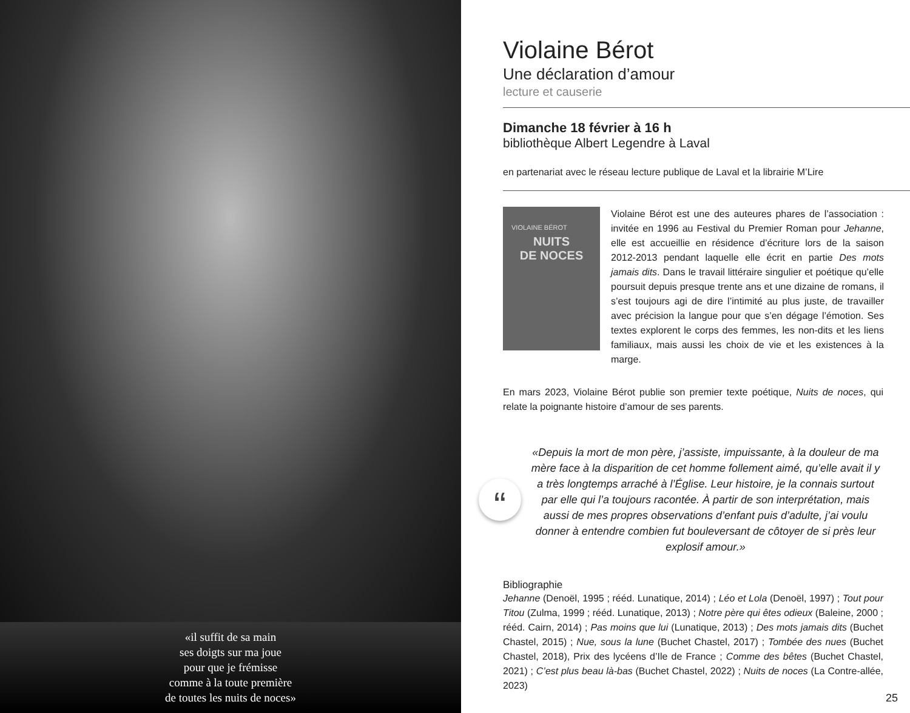«il suffit de sa main
ses doigts sur ma joue
pour que je frémisse
comme à la toute première
de toutes les nuits de noces»
Violaine Bérot
Une déclaration d’amour
lecture et causerie
Dimanche 18 février à 16 h
bibliothèque Albert Legendre à Laval
en partenariat avec le réseau lecture publique de Laval et la librairie M’Lire
VIOLAINE BÉROT
NUITS
DE NOCES
Violaine Bérot est une des auteures phares de l’association : invitée en 1996 au Festival du Premier Roman pour Jehanne, elle est accueillie en résidence d’écriture lors de la saison 2012-2013 pendant laquelle elle écrit en partie Des mots jamais dits. Dans le travail littéraire singulier et poétique qu’elle poursuit depuis presque trente ans et une dizaine de romans, il s’est toujours agi de dire l’intimité au plus juste, de travailler avec précision la langue pour que s’en dégage l’émotion. Ses textes explorent le corps des femmes, les non-dits et les liens familiaux, mais aussi les choix de vie et les existences à la marge.
En mars 2023, Violaine Bérot publie son premier texte poétique, Nuits de noces, qui relate la poignante histoire d’amour de ses parents.
“
«Depuis la mort de mon père, j’assiste, impuissante, à la douleur de ma mère face à la disparition de cet homme follement aimé, qu’elle avait il y a très longtemps arraché à l’Église. Leur histoire, je la connais surtout par elle qui l’a toujours racontée. À partir de son interprétation, mais aussi de mes propres observations d’enfant puis d’adulte, j’ai voulu donner à entendre combien fut bouleversant de côtoyer de si près leur explosif amour.»
Bibliographie
Jehanne (Denoël, 1995 ; rééd. Lunatique, 2014) ; Léo et Lola (Denoël, 1997) ; Tout pour Titou (Zulma, 1999 ; rééd. Lunatique, 2013) ; Notre père qui êtes odieux (Baleine, 2000 ; rééd. Cairn, 2014) ; Pas moins que lui (Lunatique, 2013) ; Des mots jamais dits (Buchet Chastel, 2015) ; Nue, sous la lune (Buchet Chastel, 2017) ; Tombée des nues (Buchet Chastel, 2018), Prix des lycéens d’Ile de France ; Comme des bêtes (Buchet Chastel, 2021) ; C’est plus beau là-bas (Buchet Chastel, 2022) ; Nuits de noces (La Contre-allée, 2023)
25